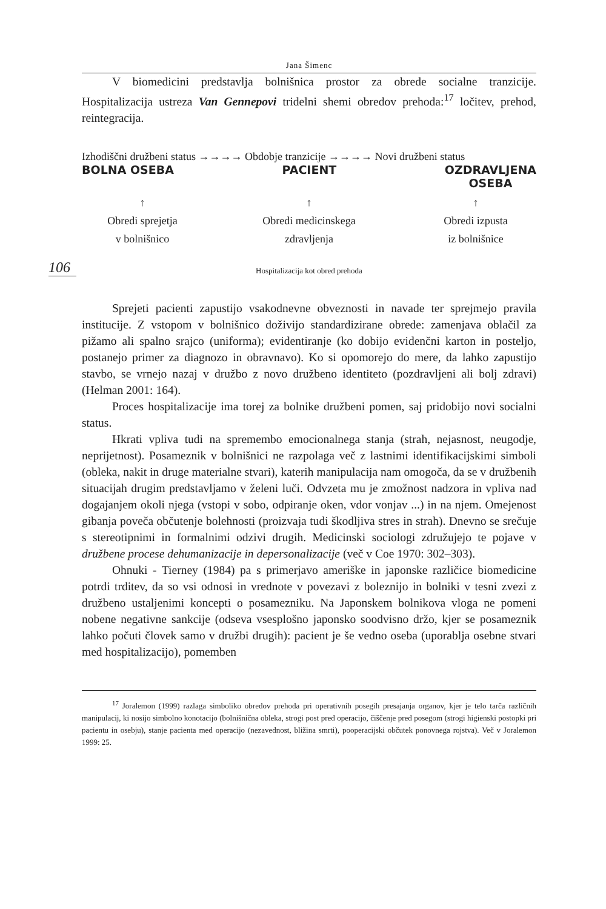106
Jana Šimenc
V biomedicini predstavlja bolnišnica prostor za obrede socialne tranzicije. Hospitalizacija ustreza Van Gennepovi tridelni shemi obredov prehoda:<sup>17</sup> ločitev, prehod, reintegracija.
Izhodiščni družbeni status →→→→ Obdobje tranzicije →→→→ Novi družbeni status
BOLNA OSEBA PACIENT OZDRAVLJENA
OSEBA
↑
Obredi sprejetja
v bolnišnico
↑
Obredi medicinskega
zdravljenja
↑
Obredi izpusta
iz bolnišnice
Hospitalizacija kot obred prehoda
Sprejeti pacienti zapustijo vsakodnevne obveznosti in navade ter sprejmejo pravila institucije. Z vstopom v bolnišnico doživijo standardizirane obrede: zamenjava oblačil za pižamo ali spalno srajco (uniforma); evidentiranje (ko dobijo evidenčni karton in posteljo, postanejo primer za diagnozo in obravnavo). Ko si opomorejo do mere, da lahko zapustijo stavbo, se vrnejo nazaj v družbo z novo družbeno identiteto (pozdravljeni ali bolj zdravi) (Helman 2001: 164).
Proces hospitalizacije ima torej za bolnike družbeni pomen, saj pridobijo novi socialni status.
Hkrati vpliva tudi na spremembo emocionalnega stanja (strah, nejasnost, neugodje, neprijetnost). Posameznik v bolnišnici ne razpolaga več z lastnimi identifikacijskimi simboli (obleka, nakit in druge materialne stvari), katerih manipulacija nam omogoča, da se v družbenih situacijah drugim predstavljamo v želeni luči. Odvzeta mu je zmožnost nadzora in vpliva nad dogajanjem okoli njega (vstopi v sobo, odpiranje oken, vdor vonjav ...) in na njem. Omejenost gibanja poveča občutenje bolehnosti (proizvaja tudi škodljiva stres in strah). Dnevno se srečuje s stereotipnimi in formalnimi odzivi drugih. Medicinski sociologi združujejo te pojave v družbene procese dehumanizacije in depersonalizacije (več v Coe 1970: 302–303).
Ohnuki - Tierney (1984) pa s primerjavo ameriške in japonske različice biomedicine potrdi trditev, da so vsi odnosi in vrednote v povezavi z boleznijo in bolniki v tesni zvezi z družbeno ustaljenimi koncepti o posamezniku. Na Japonskem bolnikova vloga ne pomeni nobene negativne sankcije (odseva vsesplošno japonsko soodvisno držo, kjer se posameznik lahko počuti človek samo v družbi drugih): pacient je še vedno oseba (uporablja osebne stvari med hospitalizacijo), pomemben
<sup>17</sup> Joralemon (1999) razlaga simboliko obredov prehoda pri operativnih posegih presajanja organov, kjer je telo tarča različnih manipulacij, ki nosijo simbolno konotacijo (bolnišnična obleka, strogi post pred operacijo, čiščenje pred posegom (strogi higienski postopki pri pacientu in osebju), stanje pacienta med operacijo (nezavednost, bližina smrti), pooperacijski občutek ponovnega rojstva). Več v Joralemon 1999: 25.